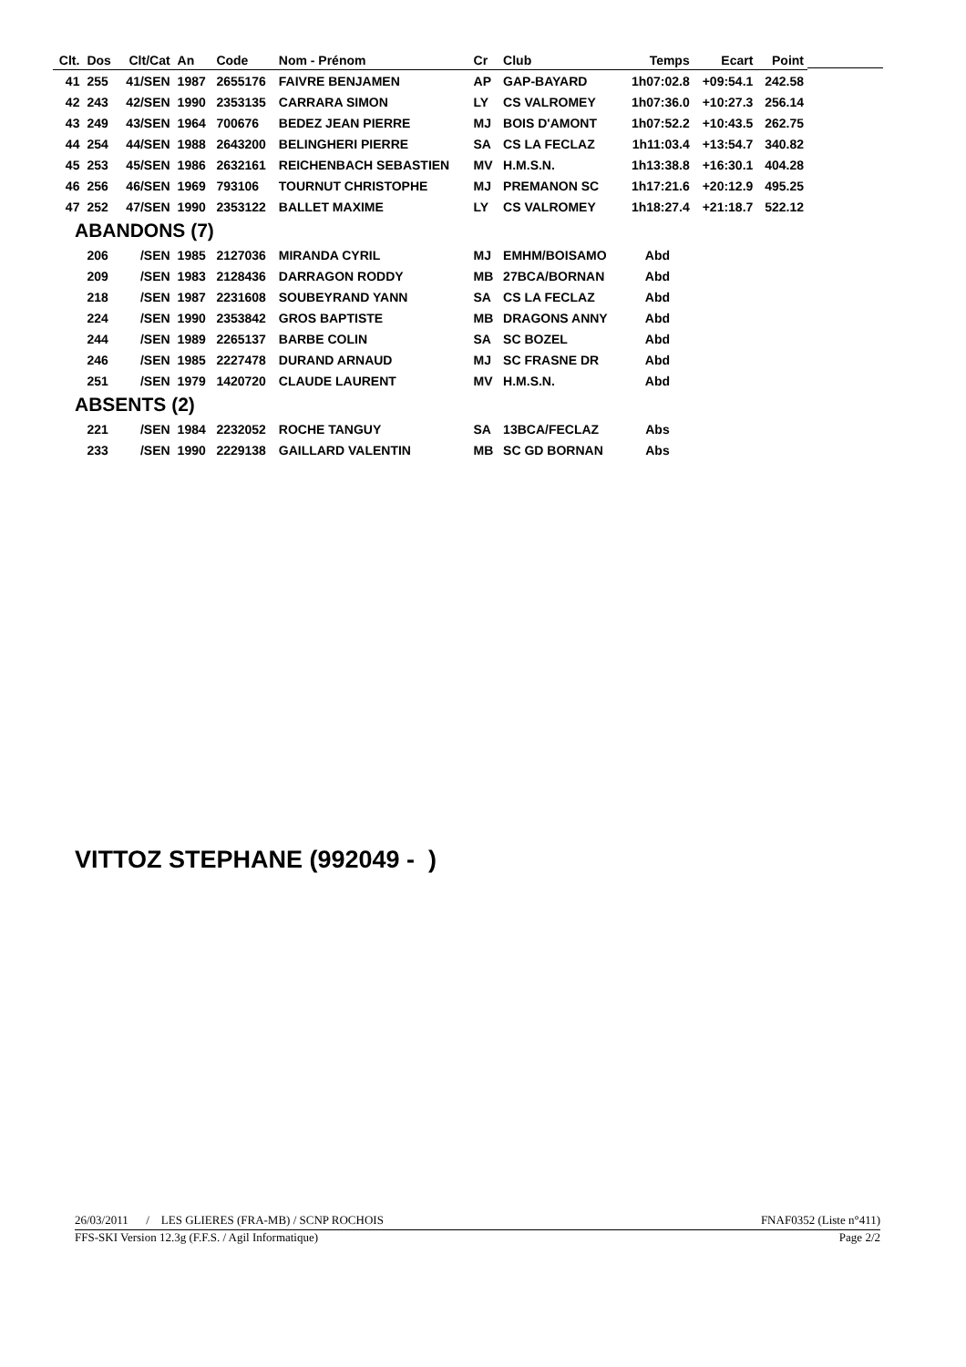| Clt. | Dos | Clt/Cat | An | Code | Nom - Prénom | Cr | Club | Temps | Ecart | Point |
| --- | --- | --- | --- | --- | --- | --- | --- | --- | --- | --- |
| 41 | 255 | 41/SEN | 1987 | 2655176 | FAIVRE BENJAMEN | AP | GAP-BAYARD | 1h07:02.8 | +09:54.1 | 242.58 |
| 42 | 243 | 42/SEN | 1990 | 2353135 | CARRARA SIMON | LY | CS VALROMEY | 1h07:36.0 | +10:27.3 | 256.14 |
| 43 | 249 | 43/SEN | 1964 | 700676 | BEDEZ JEAN PIERRE | MJ | BOIS D'AMONT | 1h07:52.2 | +10:43.5 | 262.75 |
| 44 | 254 | 44/SEN | 1988 | 2643200 | BELINGHERI PIERRE | SA | CS LA FECLAZ | 1h11:03.4 | +13:54.7 | 340.82 |
| 45 | 253 | 45/SEN | 1986 | 2632161 | REICHENBACH SEBASTIEN | MV | H.M.S.N. | 1h13:38.8 | +16:30.1 | 404.28 |
| 46 | 256 | 46/SEN | 1969 | 793106 | TOURNUT CHRISTOPHE | MJ | PREMANON SC | 1h17:21.6 | +20:12.9 | 495.25 |
| 47 | 252 | 47/SEN | 1990 | 2353122 | BALLET MAXIME | LY | CS VALROMEY | 1h18:27.4 | +21:18.7 | 522.12 |
| ABANDONS (7) | | | | | | | | | | |
| | 206 | /SEN | 1985 | 2127036 | MIRANDA CYRIL | MJ | EMHM/BOISAMO | Abd | | |
| | 209 | /SEN | 1983 | 2128436 | DARRAGON RODDY | MB | 27BCA/BORNAN | Abd | | |
| | 218 | /SEN | 1987 | 2231608 | SOUBEYRAND YANN | SA | CS LA FECLAZ | Abd | | |
| | 224 | /SEN | 1990 | 2353842 | GROS BAPTISTE | MB | DRAGONS ANNY | Abd | | |
| | 244 | /SEN | 1989 | 2265137 | BARBE COLIN | SA | SC BOZEL | Abd | | |
| | 246 | /SEN | 1985 | 2227478 | DURAND ARNAUD | MJ | SC FRASNE DR | Abd | | |
| | 251 | /SEN | 1979 | 1420720 | CLAUDE LAURENT | MV | H.M.S.N. | Abd | | |
| ABSENTS (2) | | | | | | | | | | |
| | 221 | /SEN | 1984 | 2232052 | ROCHE TANGUY | SA | 13BCA/FECLAZ | Abs | | |
| | 233 | /SEN | 1990 | 2229138 | GAILLARD VALENTIN | MB | SC GD BORNAN | Abs | | |
VITTOZ STEPHANE (992049 - )
26/03/2011 / LES GLIERES (FRA-MB) / SCNP ROCHOIS FNAF0352 (Liste n°411)
FFS-SKI Version 12.3g (F.F.S. / Agil Informatique) Page 2/2